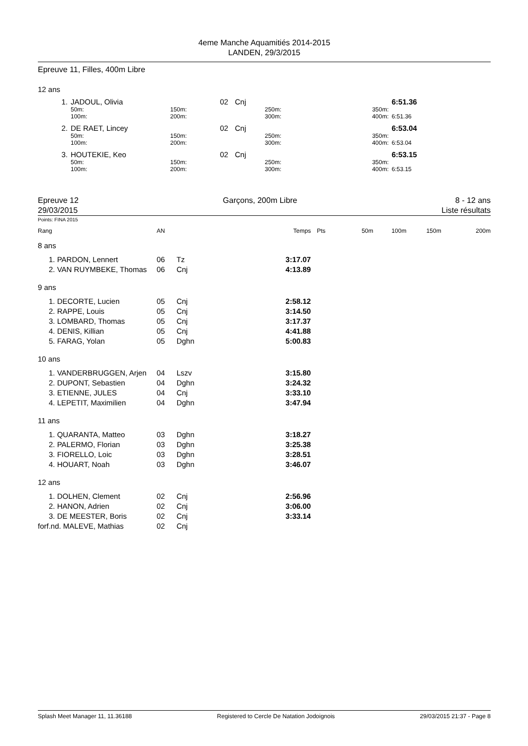4eme Manche Aquamitiés 2014-2015
LANDEN, 29/3/2015
Epreuve 11, Filles, 400m Libre
12 ans
| 1. | JADOUL, Olivia | | 02 | Cnj | | | 6:51.36 |
| | 50m: 100m: | 150m: 200m: | | | 250m: 300m: | 350m: 400m: | 6:51.36 |
| 2. | DE RAET, Lincey | | 02 | Cnj | | | 6:53.04 |
| | 50m: 100m: | 150m: 200m: | | | 250m: 300m: | 350m: 400m: | 6:53.04 |
| 3. | HOUTEKIE, Keo | | 02 | Cnj | | | 6:53.15 |
| | 50m: 100m: | 150m: 200m: | | | 250m: 300m: | 350m: 400m: | 6:53.15 |
Epreuve 12
29/03/2015
Garçons, 200m Libre 8 - 12 ans
Liste résultats
Points: FINA 2015
| Rang | | AN | | Temps | Pts | 50m | 100m | 150m | 200m |
| 8 ans | | | | | | | | | |
| 1. PARDON, Lennert | | 06 | Tz | 3:17.07 | | | | | |
| 2. VAN RUYMBEKE, Thomas | | 06 | Cnj | 4:13.89 | | | | | |
| 9 ans | | | | | | | | | |
| 1. DECORTE, Lucien | | 05 | Cnj | 2:58.12 | | | | | |
| 2. RAPPE, Louis | | 05 | Cnj | 3:14.50 | | | | | |
| 3. LOMBARD, Thomas | | 05 | Cnj | 3:17.37 | | | | | |
| 4. DENIS, Killian | | 05 | Cnj | 4:41.88 | | | | | |
| 5. FARAG, Yolan | | 05 | Dghn | 5:00.83 | | | | | |
| 10 ans | | | | | | | | | |
| 1. VANDERBRUGGEN, Arjen | | 04 | Lszv | 3:15.80 | | | | | |
| 2. DUPONT, Sebastien | | 04 | Dghn | 3:24.32 | | | | | |
| 3. ETIENNE, JULES | | 04 | Cnj | 3:33.10 | | | | | |
| 4. LEPETIT, Maximilien | | 04 | Dghn | 3:47.94 | | | | | |
| 11 ans | | | | | | | | | |
| 1. QUARANTA, Matteo | | 03 | Dghn | 3:18.27 | | | | | |
| 2. PALERMO, Florian | | 03 | Dghn | 3:25.38 | | | | | |
| 3. FIORELLO, Loic | | 03 | Dghn | 3:28.51 | | | | | |
| 4. HOUART, Noah | | 03 | Dghn | 3:46.07 | | | | | |
| 12 ans | | | | | | | | | |
| 1. DOLHEN, Clement | | 02 | Cnj | 2:56.96 | | | | | |
| 2. HANON, Adrien | | 02 | Cnj | 3:06.00 | | | | | |
| 3. DE MEESTER, Boris | | 02 | Cnj | 3:33.14 | | | | | |
| forf.nd. MALEVE, Mathias | | 02 | Cnj | | | | | | |
Splash Meet Manager 11, 11.36188 Registered to Cercle De Natation Jodoignois 29/03/2015 21:37 - Page 8